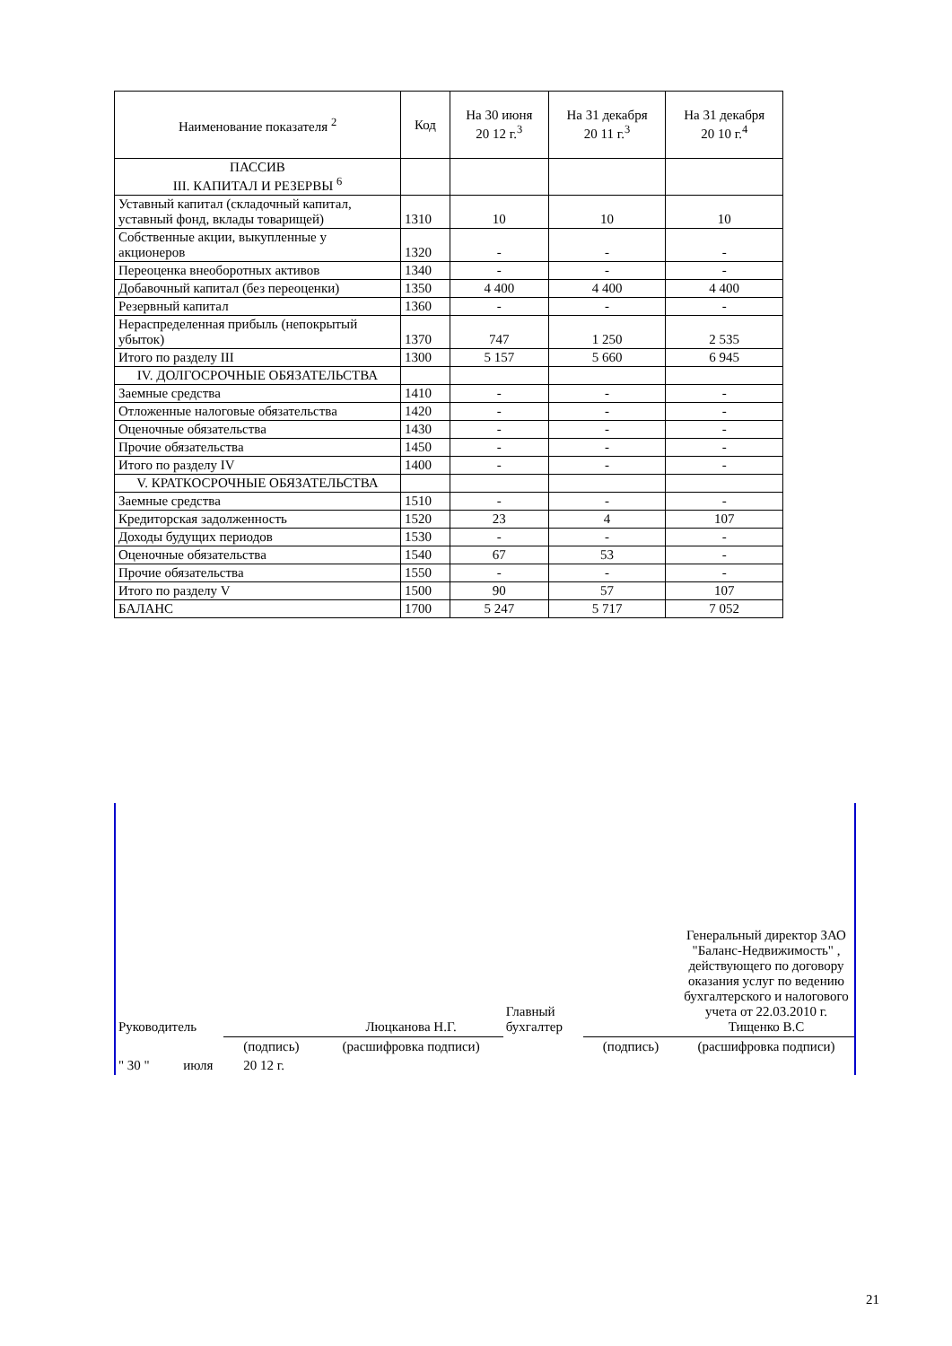| Наименование показателя <sup>2</sup> | Код | На 30 июня 20 12 г.<sup>3</sup> | На 31 декабря 20 11 г.<sup>3</sup> | На 31 декабря 20 10 г.<sup>4</sup> |
| --- | --- | --- | --- | --- |
| ПАССИВ III. КАПИТАЛ И РЕЗЕРВЫ <sup>6</sup> | | | | |
| Уставный капитал (складочный капитал, уставный фонд, вклады товарищей) | 1310 | 10 | 10 | 10 |
| Собственные акции, выкупленные у акционеров | 1320 | - | - | - |
| Переоценка внеоборотных активов | 1340 | - | - | - |
| Добавочный капитал (без переоценки) | 1350 | 4 400 | 4 400 | 4 400 |
| Резервный капитал | 1360 | - | - | - |
| Нераспределенная прибыль (непокрытый убыток) | 1370 | 747 | 1 250 | 2 535 |
| Итого по разделу III | 1300 | 5 157 | 5 660 | 6 945 |
| IV. ДОЛГОСРОЧНЫЕ ОБЯЗАТЕЛЬСТВА | | | | |
| Заемные средства | 1410 | - | - | - |
| Отложенные налоговые обязательства | 1420 | - | - | - |
| Оценочные обязательства | 1430 | - | - | - |
| Прочие обязательства | 1450 | - | - | - |
| Итого по разделу IV | 1400 | - | - | - |
| V. КРАТКОСРОЧНЫЕ ОБЯЗАТЕЛЬСТВА | | | | |
| Заемные средства | 1510 | - | - | - |
| Кредиторская задолженность | 1520 | 23 | 4 | 107 |
| Доходы будущих периодов | 1530 | - | - | - |
| Оценочные обязательства | 1540 | 67 | 53 | - |
| Прочие обязательства | 1550 | - | - | - |
| Итого по разделу V | 1500 | 90 | 57 | 107 |
| БАЛАНС | 1700 | 5 247 | 5 717 | 7 052 |
| Руководитель | | Люцканова Н.Г. | Главный бухгалтер | | Генеральный директор ЗАО "Баланс-Недвижимость" , действующего по договору оказания услуг по ведению бухгалтерского и налогового учета от 22.03.2010 г. Тищенко В.С |
| | (подпись) | (расшифровка подписи) | | (подпись) | (расшифровка подписи) |
| " 30 " июля 20 12 г. | | | | | |
21